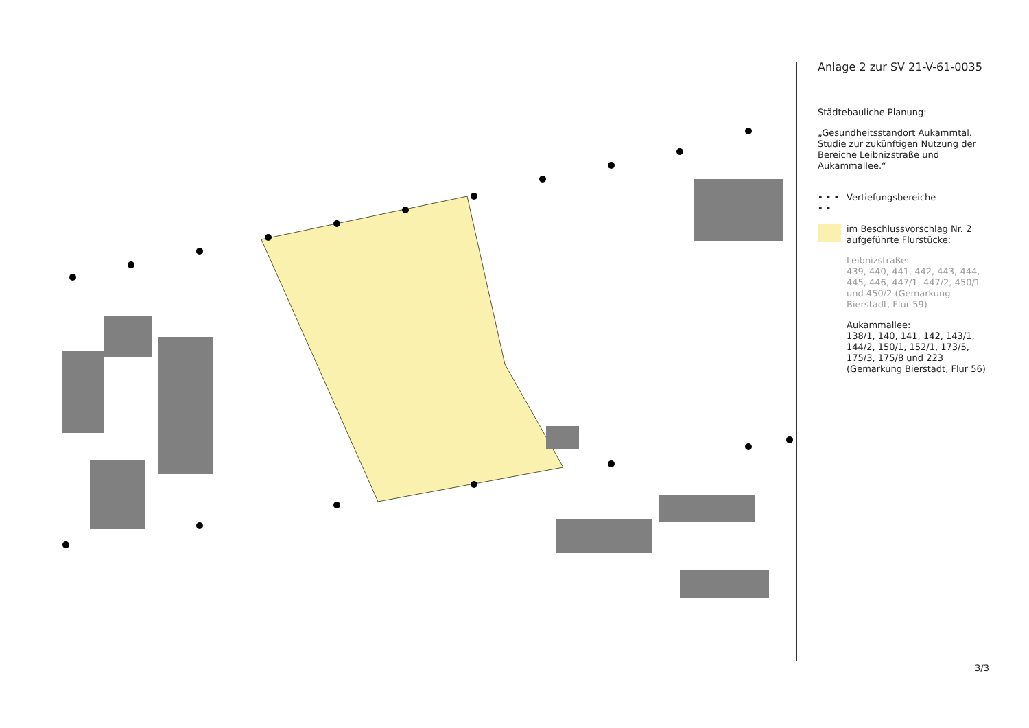Anlage 2 zur SV 21-V-61-0035
Städtebauliche Planung:
„Gesundheitsstandort Aukammtal. Studie zur zukünftigen Nutzung der Bereiche Leibnizstraße und Aukammallee.“
• • • • • Vertiefungsbereiche
im Beschlussvorschlag Nr. 2 aufgeführte Flurstücke:
Leibnizstraße:
439, 440, 441, 442, 443, 444, 445, 446, 447/1, 447/2, 450/1 und 450/2 (Gemarkung Bierstadt, Flur 59)
Aukammallee:
138/1, 140, 141, 142, 143/1, 144/2, 150/1, 152/1, 173/5, 175/3, 175/8 und 223 (Gemarkung Bierstadt, Flur 56)
3/3